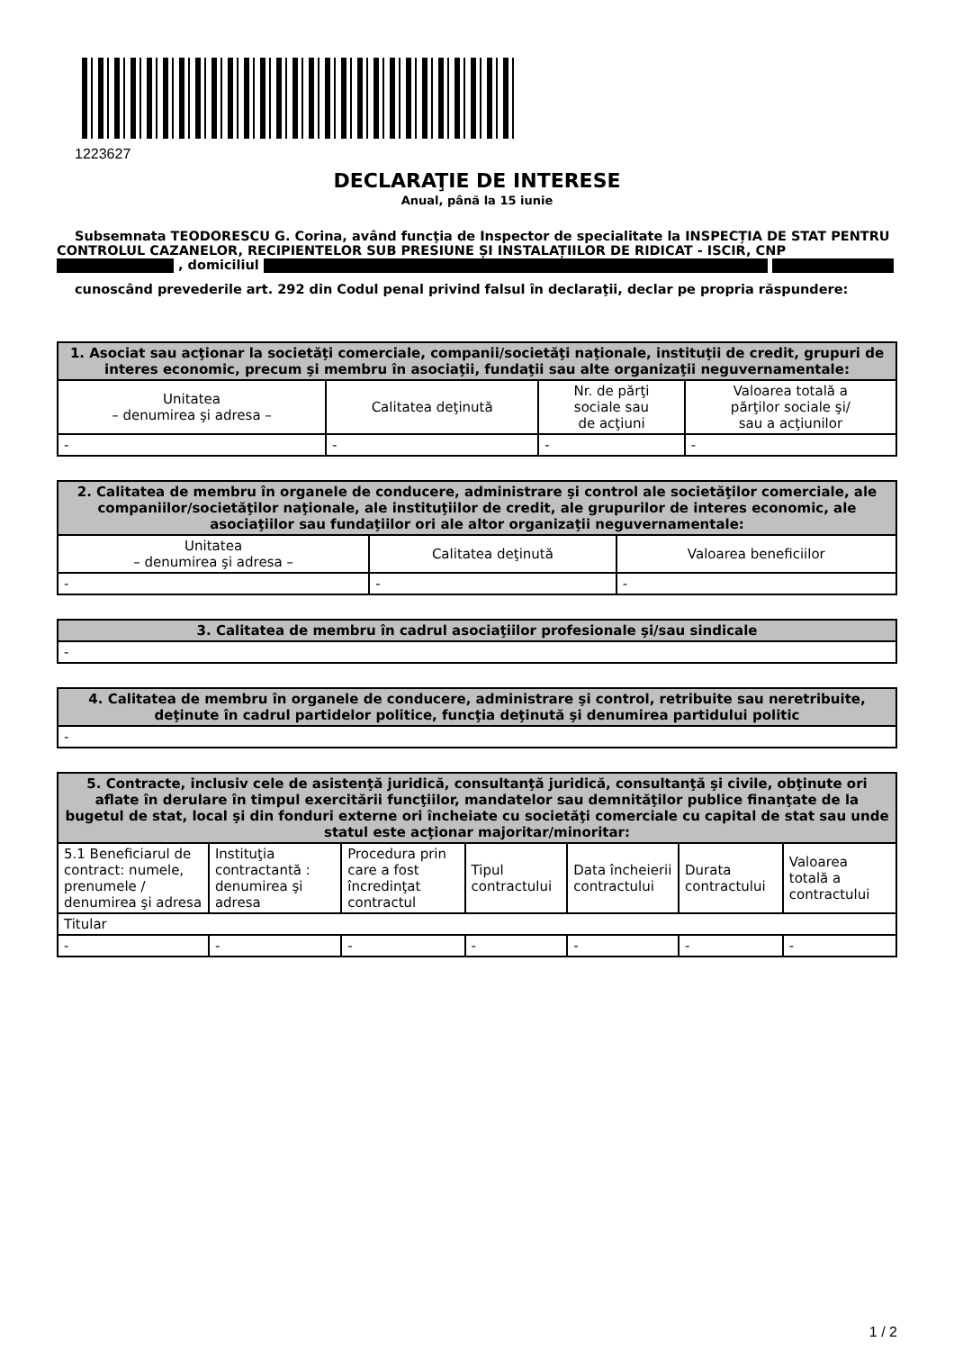1223627
DECLARAŢIE DE INTERESE
Anual, până la 15 iunie
Subsemnata TEODORESCU G. Corina, având funcţia de Inspector de specialitate la INSPECȚIA DE STAT PENTRU CONTROLUL CAZANELOR, RECIPIENTELOR SUB PRESIUNE ȘI INSTALAȚIILOR DE RIDICAT - ISCIR, CNP , domiciliul
cunoscând prevederile art. 292 din Codul penal privind falsul în declaraţii, declar pe propria răspundere:
| 1. Asociat sau acţionar la societăţi comerciale, companii/societăţi naţionale, instituţii de credit, grupuri de interes economic, precum şi membru în asociaţii, fundaţii sau alte organizaţii neguvernamentale: | | | |
| --- | --- | --- | --- |
| Unitatea – denumirea şi adresa – | Calitatea deţinută | Nr. de părţi sociale sau de acţiuni | Valoarea totală a părţilor sociale şi/ sau a acţiunilor |
| - | - | - | - |
| 2. Calitatea de membru în organele de conducere, administrare şi control ale societăţilor comerciale, ale companiilor/societăţilor naţionale, ale instituţiilor de credit, ale grupurilor de interes economic, ale asociaţiilor sau fundaţiilor ori ale altor organizaţii neguvernamentale: | | |
| --- | --- | --- |
| Unitatea – denumirea şi adresa – | Calitatea deţinută | Valoarea beneficiilor |
| - | - | - |
| 3. Calitatea de membru în cadrul asociaţiilor profesionale şi/sau sindicale |
| --- |
| - |
| 4. Calitatea de membru în organele de conducere, administrare şi control, retribuite sau neretribuite, deţinute în cadrul partidelor politice, funcţia deţinută şi denumirea partidului politic |
| --- |
| - |
| 5. Contracte, inclusiv cele de asistenţă juridică, consultanţă juridică, consultanţă şi civile, obţinute ori aflate în derulare în timpul exercitării funcţiilor, mandatelor sau demnităţilor publice finanţate de la bugetul de stat, local şi din fonduri externe ori încheiate cu societăţi comerciale cu capital de stat sau unde statul este acţionar majoritar/minoritar: | | | | | | |
| --- | --- | --- | --- | --- | --- | --- |
| 5.1 Beneficiarul de contract: numele, prenumele / denumirea şi adresa | Instituţia contractantă : denumirea şi adresa | Procedura prin care a fost încredinţat contractul | Tipul contractului | Data încheierii contractului | Durata contractului | Valoarea totală a contractului |
| Titular | | | | | | |
| - | - | - | - | - | - | - |
1 / 2